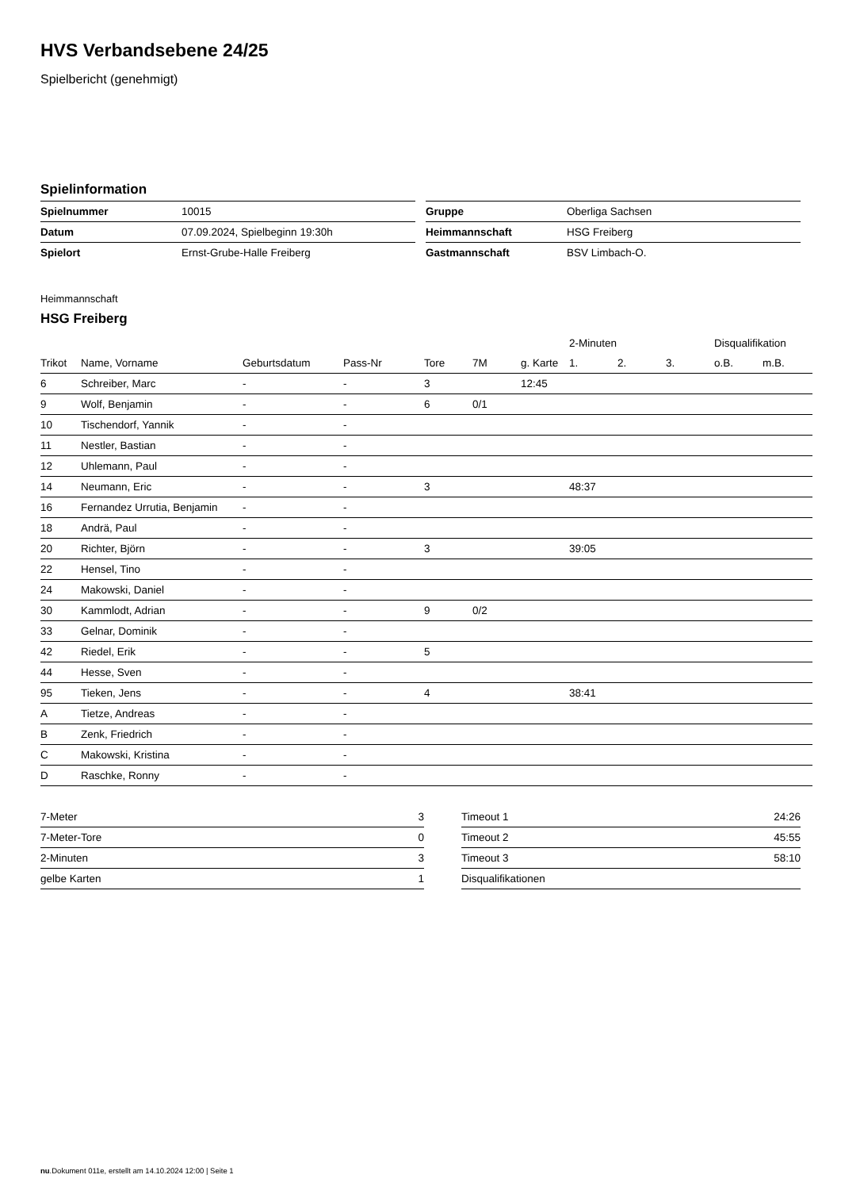HVS Verbandsebene 24/25
Spielbericht (genehmigt)
Spielinformation
| Spielnummer | 10015 |
| Datum | 07.09.2024, Spielbeginn 19:30h |
| Spielort | Ernst-Grube-Halle Freiberg |
| Gruppe | Oberliga Sachsen |
| Heimmannschaft | HSG Freiberg |
| Gastmannschaft | BSV Limbach-O. |
Heimmannschaft
HSG Freiberg
| | | | | | | | 2-Minuten | | | Disqualifikation | |
| --- | --- | --- | --- | --- | --- | --- | --- | --- | --- | --- | --- |
| Trikot | Name, Vorname | Geburtsdatum | Pass-Nr | Tore | 7M | g. Karte | 1. | 2. | 3. | o.B. | m.B. |
| 6 | Schreiber, Marc | - | - | 3 | | 12:45 | | | | | |
| 9 | Wolf, Benjamin | - | - | 6 | 0/1 | | | | | | |
| 10 | Tischendorf, Yannik | - | - | | | | | | | | |
| 11 | Nestler, Bastian | - | - | | | | | | | | |
| 12 | Uhlemann, Paul | - | - | | | | | | | | |
| 14 | Neumann, Eric | - | - | 3 | | | 48:37 | | | | |
| 16 | Fernandez Urrutia, Benjamin | - | - | | | | | | | | |
| 18 | Andrä, Paul | - | - | | | | | | | | |
| 20 | Richter, Björn | - | - | 3 | | | 39:05 | | | | |
| 22 | Hensel, Tino | - | - | | | | | | | | |
| 24 | Makowski, Daniel | - | - | | | | | | | | |
| 30 | Kammlodt, Adrian | - | - | 9 | 0/2 | | | | | | |
| 33 | Gelnar, Dominik | - | - | | | | | | | | |
| 42 | Riedel, Erik | - | - | 5 | | | | | | | |
| 44 | Hesse, Sven | - | - | | | | | | | | |
| 95 | Tieken, Jens | - | - | 4 | | | 38:41 | | | | |
| A | Tietze, Andreas | - | - | | | | | | | | |
| B | Zenk, Friedrich | - | - | | | | | | | | |
| C | Makowski, Kristina | - | - | | | | | | | | |
| D | Raschke, Ronny | - | - | | | | | | | | |
| 7-Meter | 3 |
| 7-Meter-Tore | 0 |
| 2-Minuten | 3 |
| gelbe Karten | 1 |
| Timeout 1 | 24:26 |
| Timeout 2 | 45:55 |
| Timeout 3 | 58:10 |
| Disqualifikationen | |
nu.Dokument 011e, erstellt am 14.10.2024 12:00 | Seite 1